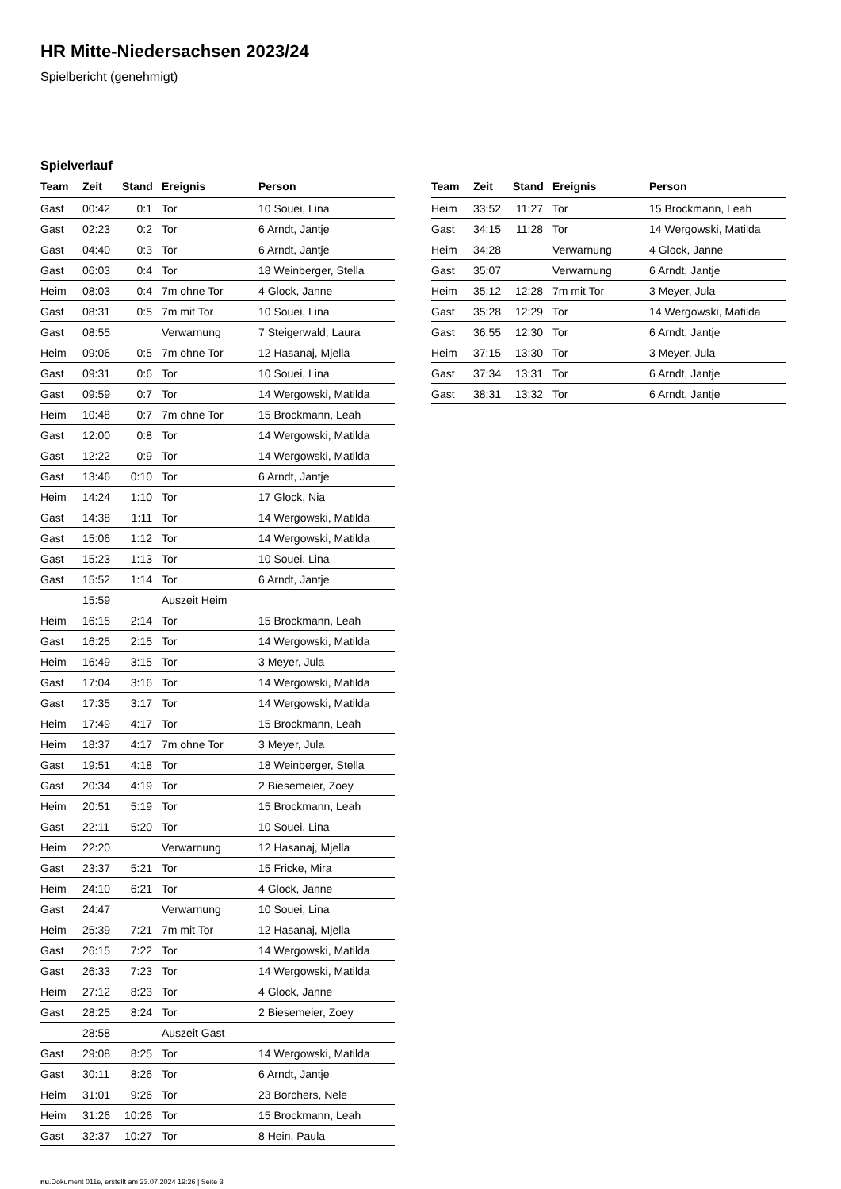HR Mitte-Niedersachsen 2023/24
Spielbericht (genehmigt)
Spielverlauf
| Team | Zeit | Stand | Ereignis | Person |
| --- | --- | --- | --- | --- |
| Gast | 00:42 | 0:1 | Tor | 10 Souei, Lina |
| Gast | 02:23 | 0:2 | Tor | 6 Arndt, Jantje |
| Gast | 04:40 | 0:3 | Tor | 6 Arndt, Jantje |
| Gast | 06:03 | 0:4 | Tor | 18 Weinberger, Stella |
| Heim | 08:03 | 0:4 | 7m ohne Tor | 4 Glock, Janne |
| Gast | 08:31 | 0:5 | 7m mit Tor | 10 Souei, Lina |
| Gast | 08:55 | | Verwarnung | 7 Steigerwald, Laura |
| Heim | 09:06 | 0:5 | 7m ohne Tor | 12 Hasanaj, Mjella |
| Gast | 09:31 | 0:6 | Tor | 10 Souei, Lina |
| Gast | 09:59 | 0:7 | Tor | 14 Wergowski, Matilda |
| Heim | 10:48 | 0:7 | 7m ohne Tor | 15 Brockmann, Leah |
| Gast | 12:00 | 0:8 | Tor | 14 Wergowski, Matilda |
| Gast | 12:22 | 0:9 | Tor | 14 Wergowski, Matilda |
| Gast | 13:46 | 0:10 | Tor | 6 Arndt, Jantje |
| Heim | 14:24 | 1:10 | Tor | 17 Glock, Nia |
| Gast | 14:38 | 1:11 | Tor | 14 Wergowski, Matilda |
| Gast | 15:06 | 1:12 | Tor | 14 Wergowski, Matilda |
| Gast | 15:23 | 1:13 | Tor | 10 Souei, Lina |
| Gast | 15:52 | 1:14 | Tor | 6 Arndt, Jantje |
| | 15:59 | | Auszeit Heim | |
| Heim | 16:15 | 2:14 | Tor | 15 Brockmann, Leah |
| Gast | 16:25 | 2:15 | Tor | 14 Wergowski, Matilda |
| Heim | 16:49 | 3:15 | Tor | 3 Meyer, Jula |
| Gast | 17:04 | 3:16 | Tor | 14 Wergowski, Matilda |
| Gast | 17:35 | 3:17 | Tor | 14 Wergowski, Matilda |
| Heim | 17:49 | 4:17 | Tor | 15 Brockmann, Leah |
| Heim | 18:37 | 4:17 | 7m ohne Tor | 3 Meyer, Jula |
| Gast | 19:51 | 4:18 | Tor | 18 Weinberger, Stella |
| Gast | 20:34 | 4:19 | Tor | 2 Biesemeier, Zoey |
| Heim | 20:51 | 5:19 | Tor | 15 Brockmann, Leah |
| Gast | 22:11 | 5:20 | Tor | 10 Souei, Lina |
| Heim | 22:20 | | Verwarnung | 12 Hasanaj, Mjella |
| Gast | 23:37 | 5:21 | Tor | 15 Fricke, Mira |
| Heim | 24:10 | 6:21 | Tor | 4 Glock, Janne |
| Gast | 24:47 | | Verwarnung | 10 Souei, Lina |
| Heim | 25:39 | 7:21 | 7m mit Tor | 12 Hasanaj, Mjella |
| Gast | 26:15 | 7:22 | Tor | 14 Wergowski, Matilda |
| Gast | 26:33 | 7:23 | Tor | 14 Wergowski, Matilda |
| Heim | 27:12 | 8:23 | Tor | 4 Glock, Janne |
| Gast | 28:25 | 8:24 | Tor | 2 Biesemeier, Zoey |
| | 28:58 | | Auszeit Gast | |
| Gast | 29:08 | 8:25 | Tor | 14 Wergowski, Matilda |
| Gast | 30:11 | 8:26 | Tor | 6 Arndt, Jantje |
| Heim | 31:01 | 9:26 | Tor | 23 Borchers, Nele |
| Heim | 31:26 | 10:26 | Tor | 15 Brockmann, Leah |
| Gast | 32:37 | 10:27 | Tor | 8 Hein, Paula |
| Team | Zeit | Stand | Ereignis | Person |
| --- | --- | --- | --- | --- |
| Heim | 33:52 | 11:27 | Tor | 15 Brockmann, Leah |
| Gast | 34:15 | 11:28 | Tor | 14 Wergowski, Matilda |
| Heim | 34:28 | | Verwarnung | 4 Glock, Janne |
| Gast | 35:07 | | Verwarnung | 6 Arndt, Jantje |
| Heim | 35:12 | 12:28 | 7m mit Tor | 3 Meyer, Jula |
| Gast | 35:28 | 12:29 | Tor | 14 Wergowski, Matilda |
| Gast | 36:55 | 12:30 | Tor | 6 Arndt, Jantje |
| Heim | 37:15 | 13:30 | Tor | 3 Meyer, Jula |
| Gast | 37:34 | 13:31 | Tor | 6 Arndt, Jantje |
| Gast | 38:31 | 13:32 | Tor | 6 Arndt, Jantje |
nu.Dokument 011e, erstellt am 23.07.2024 19:26 | Seite 3